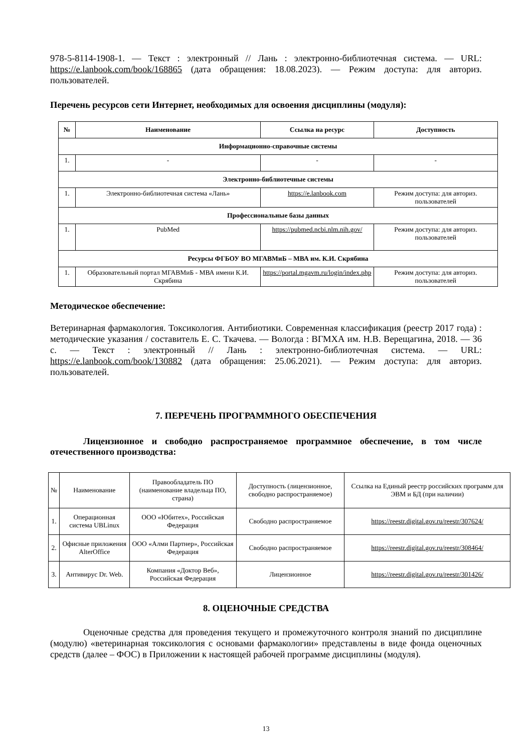978-5-8114-1908-1. — Текст : электронный // Лань : электронно-библиотечная система. — URL: https://e.lanbook.com/book/168865 (дата обращения: 18.08.2023). — Режим доступа: для авториз. пользователей.
Перечень ресурсов сети Интернет, необходимых для освоения дисциплины (модуля):
| № | Наименование | Ссылка на ресурс | Доступность |
| --- | --- | --- | --- |
| Информационно-справочные системы | | | |
| 1. | - | - | - |
| Электронно-библиотечные системы | | | |
| 1. | Электронно-библиотечная система «Лань» | https://e.lanbook.com | Режим доступа: для авториз. пользователей |
| Профессиональные базы данных | | | |
| 1. | PubMed | https://pubmed.ncbi.nlm.nih.gov/ | Режим доступа: для авториз. пользователей |
| Ресурсы ФГБОУ ВО МГАВМиБ – МВА им. К.И. Скрябина | | | |
| 1. | Образовательный портал МГАВМиБ - МВА имени К.И. Скрябина | https://portal.mgavm.ru/login/index.php | Режим доступа: для авториз. пользователей |
Методическое обеспечение:
Ветеринарная фармакология. Токсикология. Антибиотики. Современная классификация (реестр 2017 года) : методические указания / составитель Е. С. Ткачева. — Вологда : ВГМХА им. Н.В. Верещагина, 2018. — 36 с. — Текст : электронный // Лань : электронно-библиотечная система. — URL: https://e.lanbook.com/book/130882 (дата обращения: 25.06.2021). — Режим доступа: для авториз. пользователей.
7. ПЕРЕЧЕНЬ ПРОГРАММНОГО ОБЕСПЕЧЕНИЯ
Лицензионное и свободно распространяемое программное обеспечение, в том числе отечественного производства:
| № | Наименование | Правообладатель ПО (наименование владельца ПО, страна) | Доступность (лицензионное, свободно распространяемое) | Ссылка на Единый реестр российских программ для ЭВМ и БД (при наличии) |
| --- | --- | --- | --- | --- |
| 1. | Операционная система UBLinux | ООО «Юбитех», Российская Федерация | Свободно распространяемое | https://reestr.digital.gov.ru/reestr/307624/ |
| 2. | Офисные приложения AlterOffice | ООО «Алми Партнер», Российская Федерация | Свободно распространяемое | https://reestr.digital.gov.ru/reestr/308464/ |
| 3. | Антивирус Dr. Web. | Компания «Доктор Веб», Российская Федерация | Лицензионное | https://reestr.digital.gov.ru/reestr/301426/ |
8. ОЦЕНОЧНЫЕ СРЕДСТВА
Оценочные средства для проведения текущего и промежуточного контроля знаний по дисциплине (модулю) «ветеринарная токсикология с основами фармакологии» представлены в виде фонда оценочных средств (далее – ФОС) в Приложении к настоящей рабочей программе дисциплины (модуля).
13